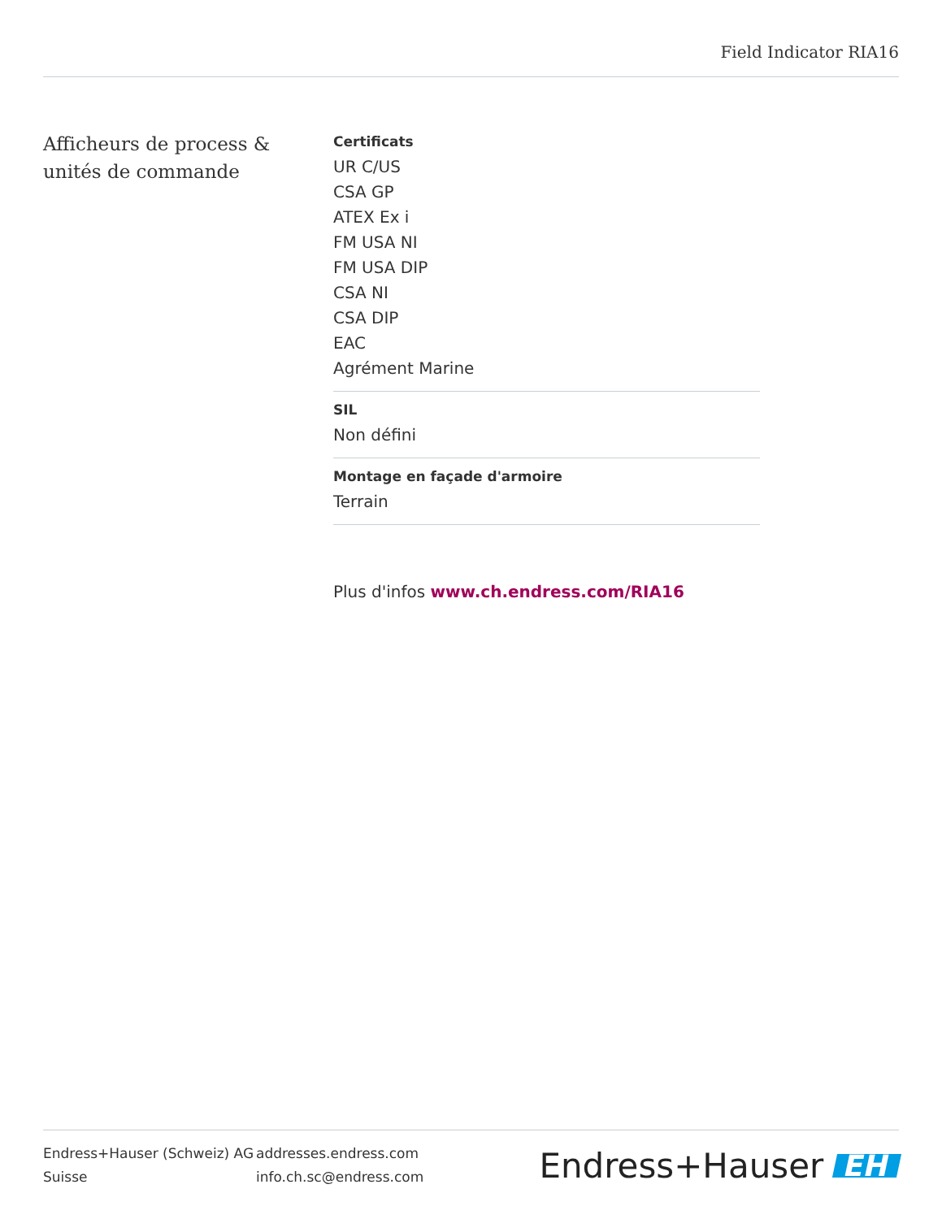Field Indicator RIA16
Afficheurs de process & unités de commande
Certificats
UR C/US
CSA GP
ATEX Ex i
FM USA NI
FM USA DIP
CSA NI
CSA DIP
EAC
Agrément Marine
SIL
Non défini
Montage en façade d'armoire
Terrain
Plus d'infos www.ch.endress.com/RIA16
Endress+Hauser (Schweiz) AG
Suisse
addresses.endress.com
info.ch.sc@endress.com
Endress+Hauser EH